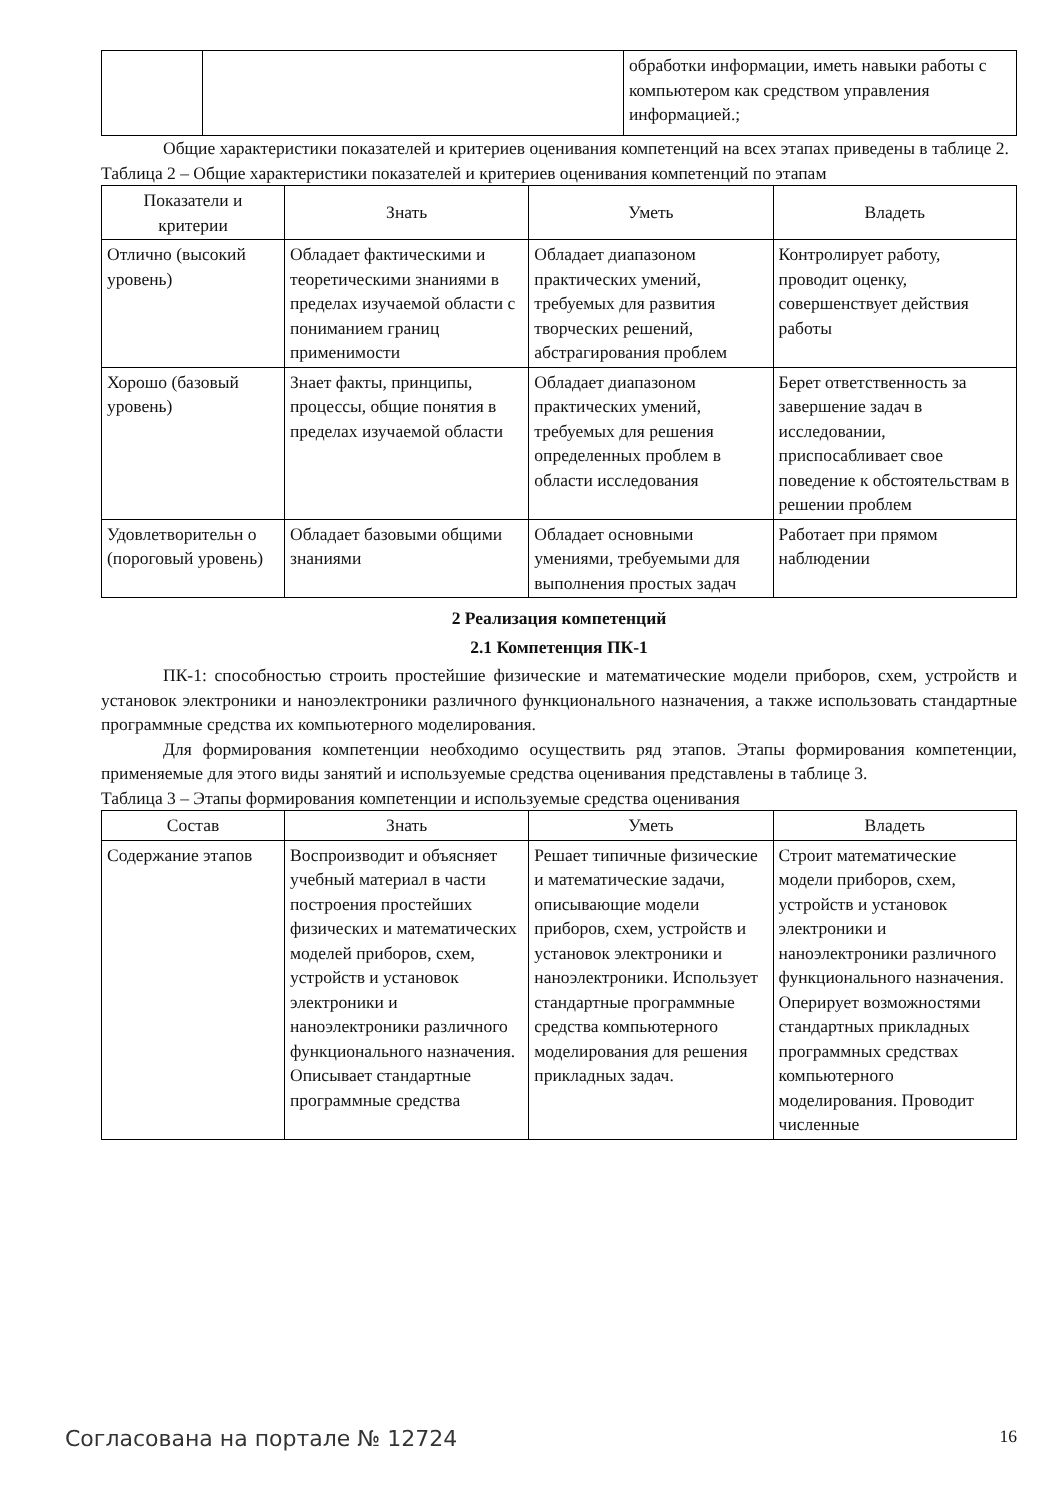| | | обработки информации, иметь навыки работы с компьютером как средством управления информацией.; |
Общие характеристики показателей и критериев оценивания компетенций на всех этапах приведены в таблице 2.
Таблица 2 – Общие характеристики показателей и критериев оценивания компетенций по этапам
| Показатели и критерии | Знать | Уметь | Владеть |
| --- | --- | --- | --- |
| Отлично (высокий уровень) | Обладает фактическими и теоретическими знаниями в пределах изучаемой области с пониманием границ применимости | Обладает диапазоном практических умений, требуемых для развития творческих решений, абстрагирования проблем | Контролирует работу, проводит оценку, совершенствует действия работы |
| Хорошо (базовый уровень) | Знает факты, принципы, процессы, общие понятия в пределах изучаемой области | Обладает диапазоном практических умений, требуемых для решения определенных проблем в области исследования | Берет ответственность за завершение задач в исследовании, приспосабливает свое поведение к обстоятельствам в решении проблем |
| Удовлетворительн о (пороговый уровень) | Обладает базовыми общими знаниями | Обладает основными умениями, требуемыми для выполнения простых задач | Работает при прямом наблюдении |
2 Реализация компетенций
2.1 Компетенция ПК-1
ПК-1: способностью строить простейшие физические и математические модели приборов, схем, устройств и установок электроники и наноэлектроники различного функционального назначения, а также использовать стандартные программные средства их компьютерного моделирования.
Для формирования компетенции необходимо осуществить ряд этапов. Этапы формирования компетенции, применяемые для этого виды занятий и используемые средства оценивания представлены в таблице 3.
Таблица 3 – Этапы формирования компетенции и используемые средства оценивания
| Состав | Знать | Уметь | Владеть |
| --- | --- | --- | --- |
| Содержание этапов | Воспроизводит и объясняет учебный материал в части построения простейших физических и математических моделей приборов, схем, устройств и установок электроники и наноэлектроники различного функционального назначения. Описывает стандартные программные средства | Решает типичные физические и математические задачи, описывающие модели приборов, схем, устройств и установок электроники и наноэлектроники. Использует стандартные программные средства компьютерного моделирования для решения прикладных задач. | Строит математические модели приборов, схем, устройств и установок электроники и наноэлектроники различного функционального назначения. Оперирует возможностями стандартных прикладных программных средствах компьютерного моделирования. Проводит численные |
Согласована на портале № 12724 16